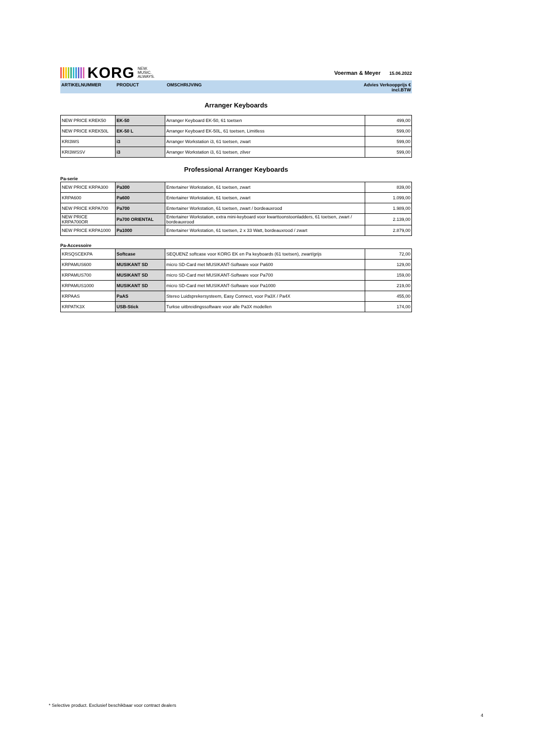KORG NEW.
MUSIC.
ALWAYS.
Voerman & Meyer 15.06.2022
ARTIKELNUMMER PRODUCT OMSCHRIJVING Advies Verkoopprijs €
incl.BTW
Arranger Keyboards
| NEW PRICE KREK50 | EK-50 | Arranger Keyboard EK-50, 61 toetsen | 499,00 |
| NEW PRICE KREK50L | EK-50 L | Arranger Keyboard EK-50L, 61 toetsen, Limitless | 599,00 |
| KRI3WS | i3 | Arranger Workstation i3, 61 toetsen, zwart | 599,00 |
| KRI3WSSV | i3 | Arranger Workstation i3, 61 toetsen, zilver | 599,00 |
Professional Arranger Keyboards
Pa-serie
| NEW PRICE KRPA300 | Pa300 | Entertainer Workstation, 61 toetsen, zwart | 839,00 |
| KRPA600 | Pa600 | Entertainer Workstation, 61 toetsen, zwart | 1.099,00 |
| NEW PRICE KRPA700 | Pa700 | Entertainer Workstation, 61 toetsen, zwart / bordeauxrood | 1.989,00 |
| NEW PRICE KRPA700OR | Pa700 ORIENTAL | Entertainer Workstation, extra mini-keyboard voor kwarttoonstoonladders, 61 toetsen, zwart / bordeauxrood | 2.139,00 |
| NEW PRICE KRPA1000 | Pa1000 | Entertainer Workstation, 61 toetsen, 2 x 33 Watt, bordeauxrood / zwart | 2.879,00 |
Pa-Accessoire
| KRSQSCEKPA | Softcase | SEQUENZ softcase voor KORG EK en Pa keyboards (61 toetsen), zwart/grijs | 72,00 |
| KRPAMUS600 | MUSIKANT SD | micro SD-Card met MUSIKANT-Software voor Pa600 | 129,00 |
| KRPAMUS700 | MUSIKANT SD | micro SD-Card met MUSIKANT-Software voor Pa700 | 159,00 |
| KRPAMUS1000 | MUSIKANT SD | micro SD-Card met MUSIKANT-Software voor Pa1000 | 219,00 |
| KRPAAS | PaAS | Stereo Luidsprekersysteem, Easy Connect, voor Pa3X / Pa4X | 455,00 |
| KRPATK3X | USB-Stick | Turkse uitbreidingssoftware voor alle Pa3X modellen | 174,00 |
* Selective product. Exclusief beschikbaar voor contract dealers
4